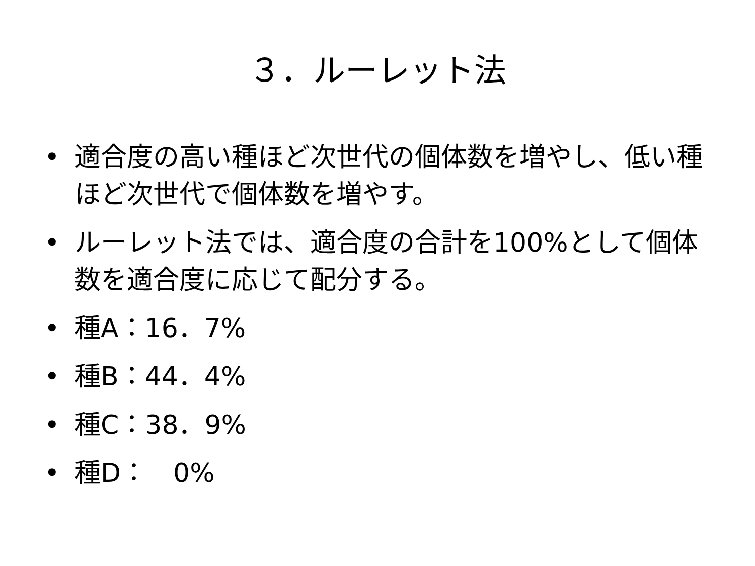３．ルーレット法
• 適合度の高い種ほど次世代の個体数を増やし、低い種ほど次世代で個体数を増やす。
• ルーレット法では、適合度の合計を100%として個体数を適合度に応じて配分する。
• 種A：16．7%
• 種B：44．4%
• 種C：38．9%
• 種D：　0%